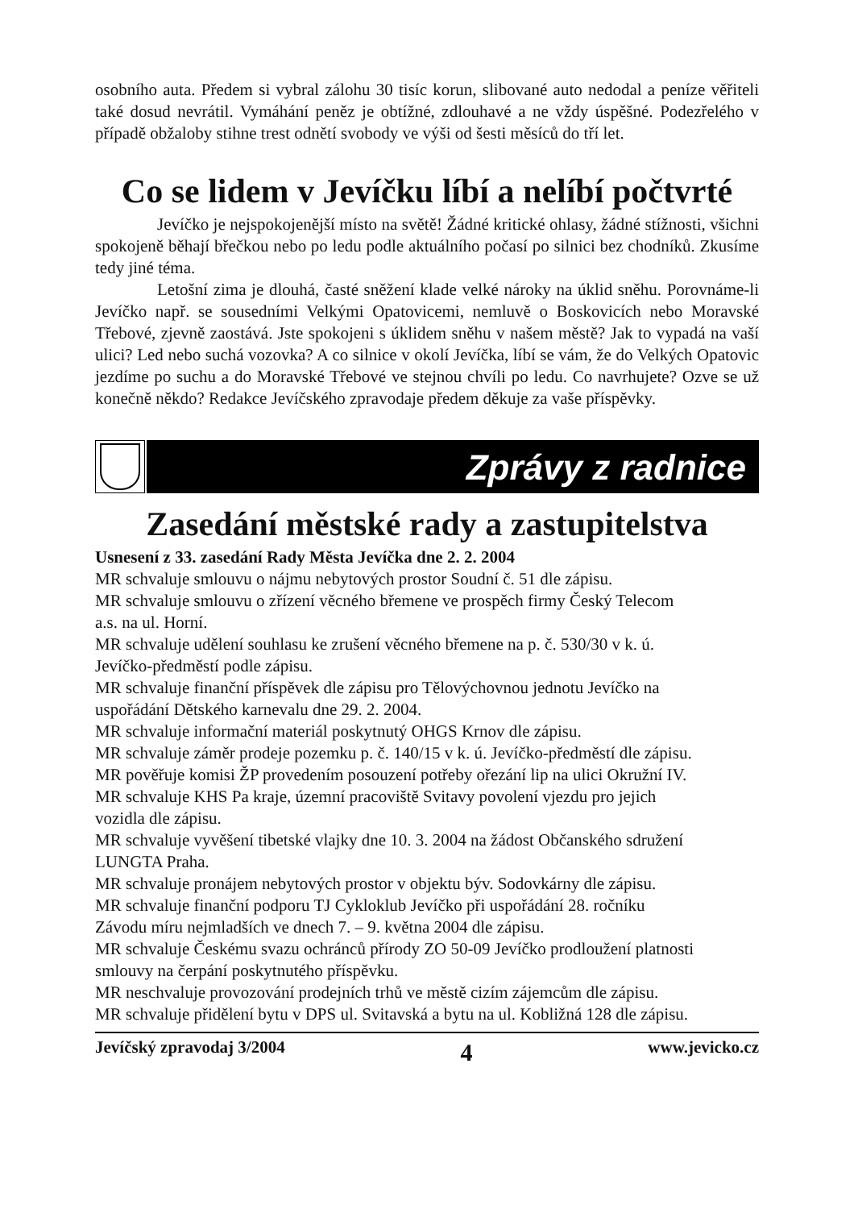osobního auta. Předem si vybral zálohu 30 tisíc korun, slibované auto nedodal a peníze věřiteli také dosud nevrátil. Vymáhání peněz je obtížné, zdlouhavé a ne vždy úspěšné. Podezřelého v případě obžaloby stihne trest odnětí svobody ve výši od šesti měsíců do tří let.
Co se lidem v Jevíčku líbí a nelíbí počtvrté
Jevíčko je nejspokojenější místo na světě! Žádné kritické ohlasy, žádné stížnosti, všichni spokojeně běhají břečkou nebo po ledu podle aktuálního počasí po silnici bez chodníků. Zkusíme tedy jiné téma.
Letošní zima je dlouhá, časté sněžení klade velké nároky na úklid sněhu. Porovnáme-li Jevíčko např. se sousedními Velkými Opatovicemi, nemluvě o Boskovicích nebo Moravské Třebové, zjevně zaostává. Jste spokojeni s úklidem sněhu v našem městě? Jak to vypadá na vaší ulici? Led nebo suchá vozovka? A co silnice v okolí Jevíčka, líbí se vám, že do Velkých Opatovic jezdíme po suchu a do Moravské Třebové ve stejnou chvíli po ledu. Co navrhujete? Ozve se už konečně někdo? Redakce Jevíčského zpravodaje předem děkuje za vaše příspěvky.
Zprávy z radnice
Zasedání městské rady a zastupitelstva
Usnesení z 33. zasedání Rady Města Jevíčka dne 2. 2. 2004
MR schvaluje smlouvu o nájmu nebytových prostor Soudní č. 51 dle zápisu.
MR schvaluje smlouvu o zřízení věcného břemene ve prospěch firmy Český Telecom
a.s. na ul. Horní.
MR schvaluje udělení souhlasu ke zrušení věcného břemene na p. č. 530/30 v k. ú.
Jevíčko-předměstí podle zápisu.
MR schvaluje finanční příspěvek dle zápisu pro Tělovýchovnou jednotu Jevíčko na
uspořádání Dětského karnevalu dne 29. 2. 2004.
MR schvaluje informační materiál poskytnutý OHGS Krnov dle zápisu.
MR schvaluje záměr prodeje pozemku p. č. 140/15 v k. ú. Jevíčko-předměstí dle zápisu.
MR pověřuje komisi ŽP provedením posouzení potřeby ořezání lip na ulici Okružní IV.
MR schvaluje KHS Pa kraje, územní pracoviště Svitavy povolení vjezdu pro jejich
vozidla dle zápisu.
MR schvaluje vyvěšení tibetské vlajky dne 10. 3. 2004 na žádost Občanského sdružení
LUNGTA Praha.
MR schvaluje pronájem nebytových prostor v objektu býv. Sodovkárny dle zápisu.
MR schvaluje finanční podporu TJ Cykloklub Jevíčko při uspořádání 28. ročníku
Závodu míru nejmladších ve dnech 7. – 9. května 2004 dle zápisu.
MR schvaluje Českému svazu ochránců přírody ZO 50-09 Jevíčko prodloužení platnosti
smlouvy na čerpání poskytnutého příspěvku.
MR neschvaluje provozování prodejních trhů ve městě cizím zájemcům dle zápisu.
MR schvaluje přidělení bytu v DPS ul. Svitavská a bytu na ul. Kobližná 128 dle zápisu.
Jevíčský zpravodaj 3/2004 4 www.jevicko.cz